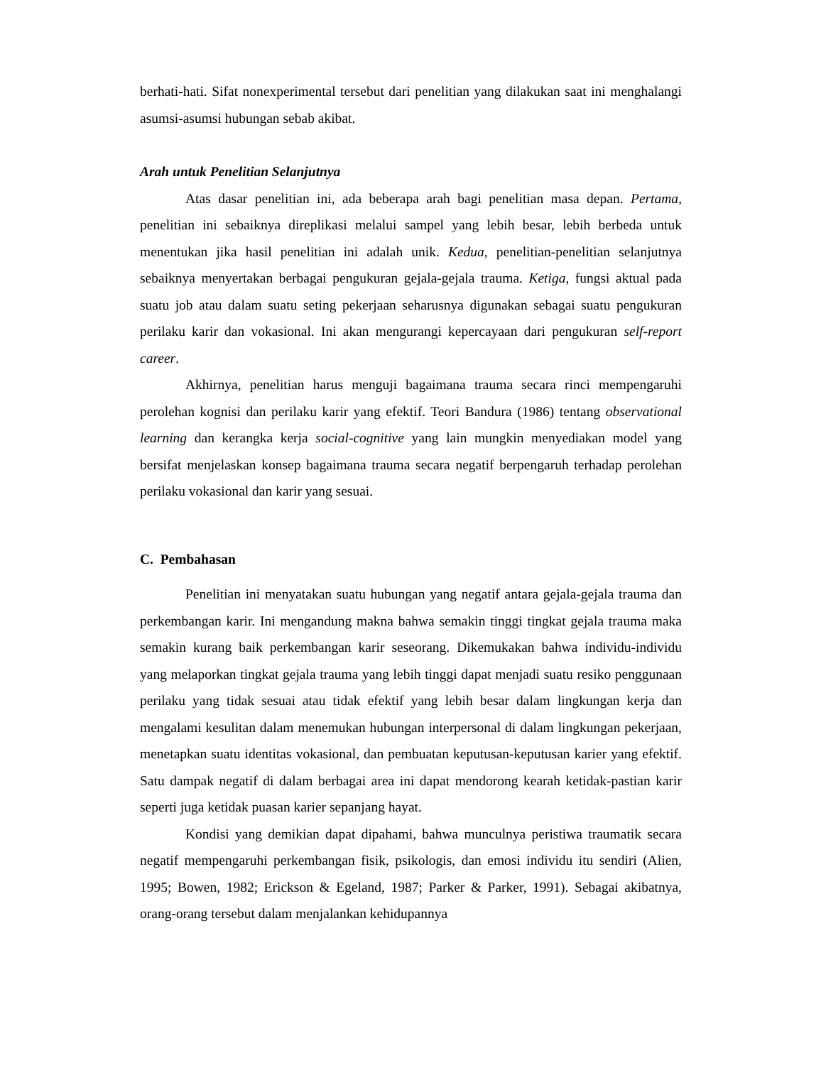berhati-hati. Sifat nonexperimental tersebut dari penelitian yang dilakukan saat ini menghalangi asumsi-asumsi hubungan sebab akibat.
Arah untuk Penelitian Selanjutnya
Atas dasar penelitian ini, ada beberapa arah bagi penelitian masa depan. Pertama, penelitian ini sebaiknya direplikasi melalui sampel yang lebih besar, lebih berbeda untuk menentukan jika hasil penelitian ini adalah unik. Kedua, penelitian-penelitian selanjutnya sebaiknya menyertakan berbagai pengukuran gejala-gejala trauma. Ketiga, fungsi aktual pada suatu job atau dalam suatu seting pekerjaan seharusnya digunakan sebagai suatu pengukuran perilaku karir dan vokasional. Ini akan mengurangi kepercayaan dari pengukuran self-report career.
Akhirnya, penelitian harus menguji bagaimana trauma secara rinci mempengaruhi perolehan kognisi dan perilaku karir yang efektif. Teori Bandura (1986) tentang observational learning dan kerangka kerja social-cognitive yang lain mungkin menyediakan model yang bersifat menjelaskan konsep bagaimana trauma secara negatif berpengaruh terhadap perolehan perilaku vokasional dan karir yang sesuai.
C. Pembahasan
Penelitian ini menyatakan suatu hubungan yang negatif antara gejala-gejala trauma dan perkembangan karir. Ini mengandung makna bahwa semakin tinggi tingkat gejala trauma maka semakin kurang baik perkembangan karir seseorang. Dikemukakan bahwa individu-individu yang melaporkan tingkat gejala trauma yang lebih tinggi dapat menjadi suatu resiko penggunaan perilaku yang tidak sesuai atau tidak efektif yang lebih besar dalam lingkungan kerja dan mengalami kesulitan dalam menemukan hubungan interpersonal di dalam lingkungan pekerjaan, menetapkan suatu identitas vokasional, dan pembuatan keputusan-keputusan karier yang efektif. Satu dampak negatif di dalam berbagai area ini dapat mendorong kearah ketidak-pastian karir seperti juga ketidak puasan karier sepanjang hayat.
Kondisi yang demikian dapat dipahami, bahwa munculnya peristiwa traumatik secara negatif mempengaruhi perkembangan fisik, psikologis, dan emosi individu itu sendiri (Alien, 1995; Bowen, 1982; Erickson & Egeland, 1987; Parker & Parker, 1991). Sebagai akibatnya, orang-orang tersebut dalam menjalankan kehidupannya